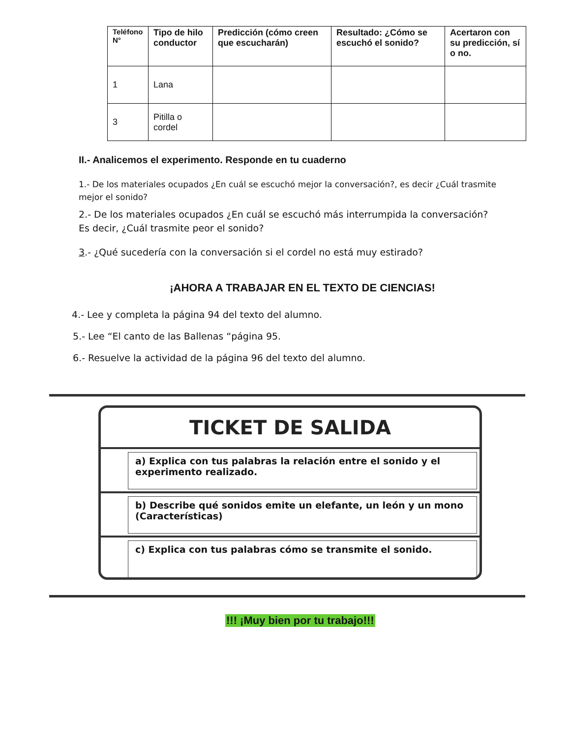| Teléfono N° | Tipo de hilo conductor | Predicción (cómo creen que escucharán) | Resultado: ¿Cómo se escuchó el sonido? | Acertaron con su predicción, sí o no. |
| --- | --- | --- | --- | --- |
| 1 | Lana | | | |
| 3 | Pitilla o cordel | | | |
II.- Analicemos el experimento. Responde en tu cuaderno
1.- De los materiales ocupados ¿En cuál se escuchó mejor la conversación?, es decir ¿Cuál trasmite mejor el sonido?
2.- De los materiales ocupados ¿En cuál se escuchó más interrumpida la conversación? Es decir, ¿Cuál trasmite peor el sonido?
3.- ¿Qué sucedería con la conversación si el cordel no está muy estirado?
¡AHORA A TRABAJAR EN EL TEXTO DE CIENCIAS!
4.- Lee y completa la página 94 del texto del alumno.
5.- Lee “El canto de las Ballenas “página 95.
6.- Resuelve la actividad de la página 96 del texto del alumno.
TICKET DE SALIDA
a) Explica con tus palabras la relación entre el sonido y el experimento realizado.
b) Describe qué sonidos emite un elefante, un león y un mono (Características)
c) Explica con tus palabras cómo se transmite el sonido.
!!! ¡Muy bien por tu trabajo!!!